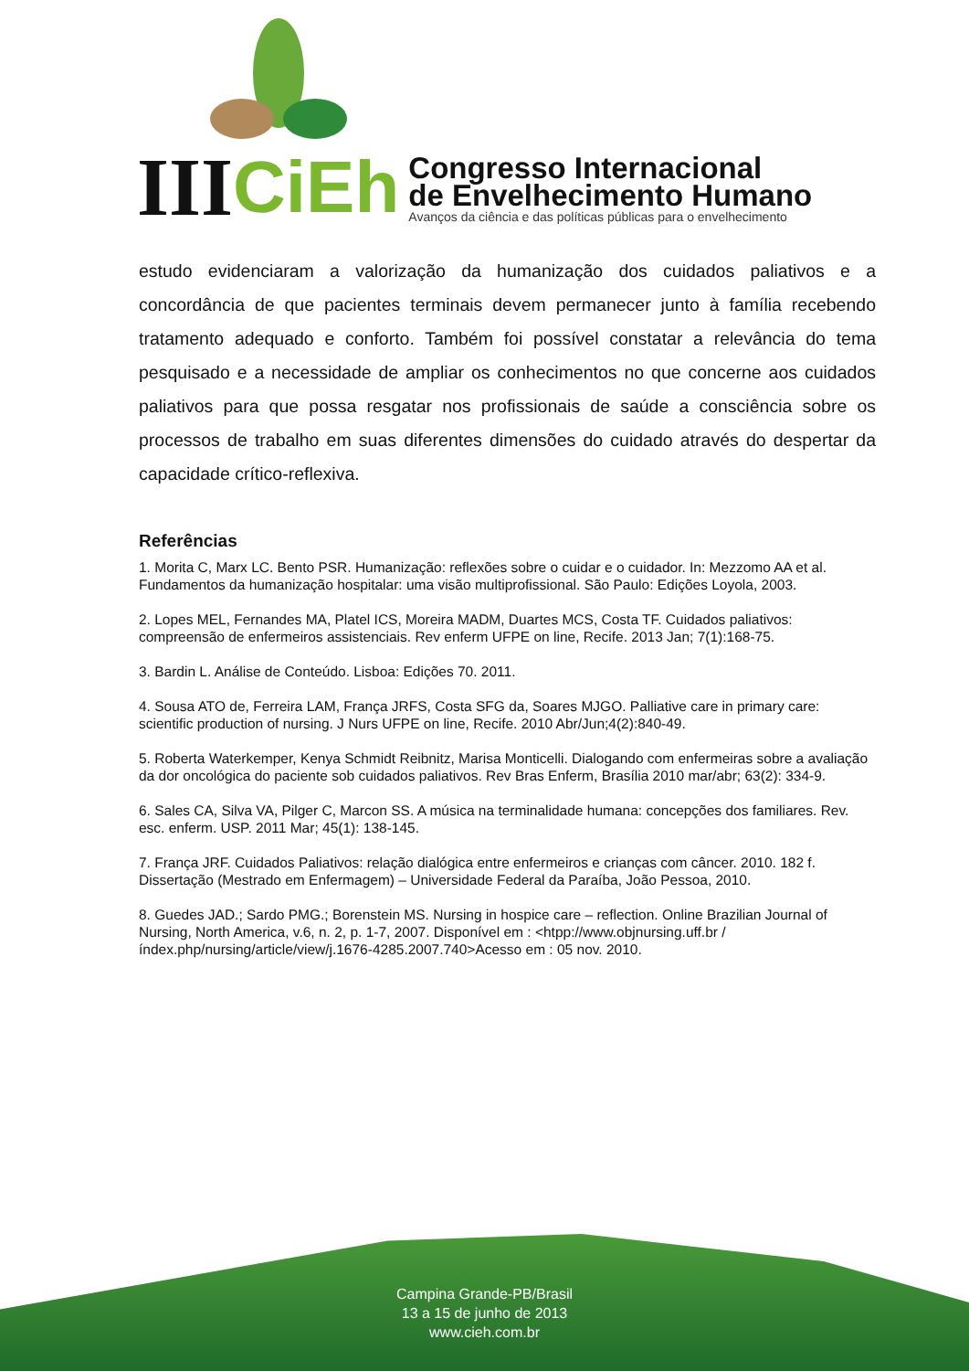III CiEh
Congresso Internacional
de Envelhecimento Humano
Avanços da ciência e das políticas públicas para o envelhecimento
estudo evidenciaram a valorização da humanização dos cuidados paliativos e a concordância de que pacientes terminais devem permanecer junto à família recebendo tratamento adequado e conforto. Também foi possível constatar a relevância do tema pesquisado e a necessidade de ampliar os conhecimentos no que concerne aos cuidados paliativos para que possa resgatar nos profissionais de saúde a consciência sobre os processos de trabalho em suas diferentes dimensões do cuidado através do despertar da capacidade crítico-reflexiva.
Referências
1. Morita C, Marx LC. Bento PSR. Humanização: reflexões sobre o cuidar e o cuidador. In: Mezzomo AA et al. Fundamentos da humanização hospitalar: uma visão multiprofissional. São Paulo: Edições Loyola, 2003.
2. Lopes MEL, Fernandes MA, Platel ICS, Moreira MADM, Duartes MCS, Costa TF. Cuidados paliativos: compreensão de enfermeiros assistenciais. Rev enferm UFPE on line, Recife. 2013 Jan; 7(1):168-75.
3. Bardin L. Análise de Conteúdo. Lisboa: Edições 70. 2011.
4. Sousa ATO de, Ferreira LAM, França JRFS, Costa SFG da, Soares MJGO. Palliative care in primary care: scientific production of nursing. J Nurs UFPE on line, Recife. 2010 Abr/Jun;4(2):840-49.
5. Roberta Waterkemper, Kenya Schmidt Reibnitz, Marisa Monticelli. Dialogando com enfermeiras sobre a avaliação da dor oncológica do paciente sob cuidados paliativos. Rev Bras Enferm, Brasília 2010 mar/abr; 63(2): 334-9.
6. Sales CA, Silva VA, Pilger C, Marcon SS. A música na terminalidade humana: concepções dos familiares. Rev. esc. enferm. USP. 2011 Mar; 45(1): 138-145.
7. França JRF. Cuidados Paliativos: relação dialógica entre enfermeiros e crianças com câncer. 2010. 182 f. Dissertação (Mestrado em Enfermagem) – Universidade Federal da Paraíba, João Pessoa, 2010.
8. Guedes JAD.; Sardo PMG.; Borenstein MS. Nursing in hospice care – reflection. Online Brazilian Journal of Nursing, North America, v.6, n. 2, p. 1-7, 2007. Disponível em : <htpp://www.objnursing.uff.br / índex.php/nursing/article/view/j.1676-4285.2007.740>Acesso em : 05 nov. 2010.
Campina Grande-PB/Brasil
13 a 15 de junho de 2013
www.cieh.com.br